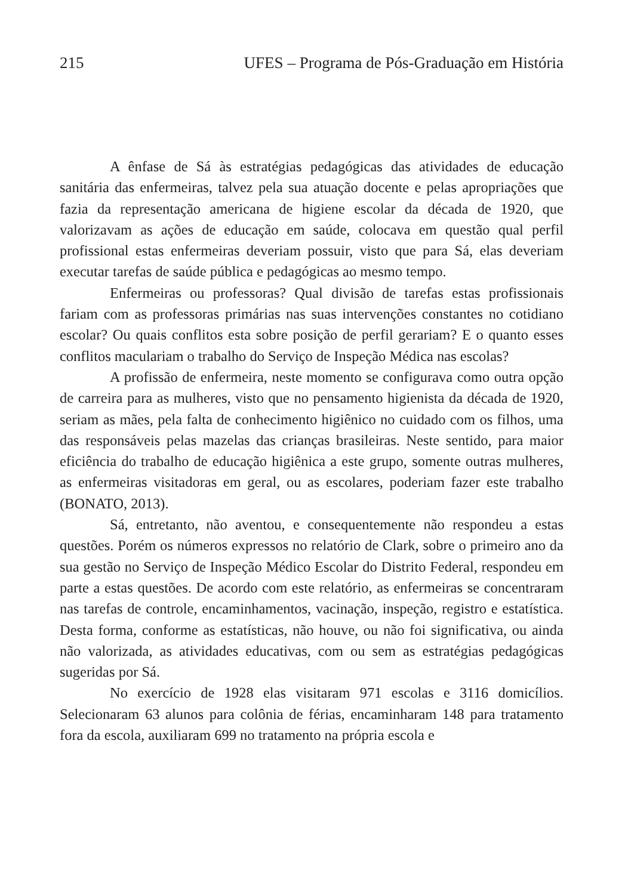215 UFES – Programa de Pós-Graduação em História
A ênfase de Sá às estratégias pedagógicas das atividades de educação sanitária das enfermeiras, talvez pela sua atuação docente e pelas apropriações que fazia da representação americana de higiene escolar da década de 1920, que valorizavam as ações de educação em saúde, colocava em questão qual perfil profissional estas enfermeiras deveriam possuir, visto que para Sá, elas deveriam executar tarefas de saúde pública e pedagógicas ao mesmo tempo.
Enfermeiras ou professoras? Qual divisão de tarefas estas profissionais fariam com as professoras primárias nas suas intervenções constantes no cotidiano escolar? Ou quais conflitos esta sobre posição de perfil gerariam? E o quanto esses conflitos maculariam o trabalho do Serviço de Inspeção Médica nas escolas?
A profissão de enfermeira, neste momento se configurava como outra opção de carreira para as mulheres, visto que no pensamento higienista da década de 1920, seriam as mães, pela falta de conhecimento higiênico no cuidado com os filhos, uma das responsáveis pelas mazelas das crianças brasileiras. Neste sentido, para maior eficiência do trabalho de educação higiênica a este grupo, somente outras mulheres, as enfermeiras visitadoras em geral, ou as escolares, poderiam fazer este trabalho (BONATO, 2013).
Sá, entretanto, não aventou, e consequentemente não respondeu a estas questões. Porém os números expressos no relatório de Clark, sobre o primeiro ano da sua gestão no Serviço de Inspeção Médico Escolar do Distrito Federal, respondeu em parte a estas questões. De acordo com este relatório, as enfermeiras se concentraram nas tarefas de controle, encaminhamentos, vacinação, inspeção, registro e estatística. Desta forma, conforme as estatísticas, não houve, ou não foi significativa, ou ainda não valorizada, as atividades educativas, com ou sem as estratégias pedagógicas sugeridas por Sá.
No exercício de 1928 elas visitaram 971 escolas e 3116 domicílios. Selecionaram 63 alunos para colônia de férias, encaminharam 148 para tratamento fora da escola, auxiliaram 699 no tratamento na própria escola e